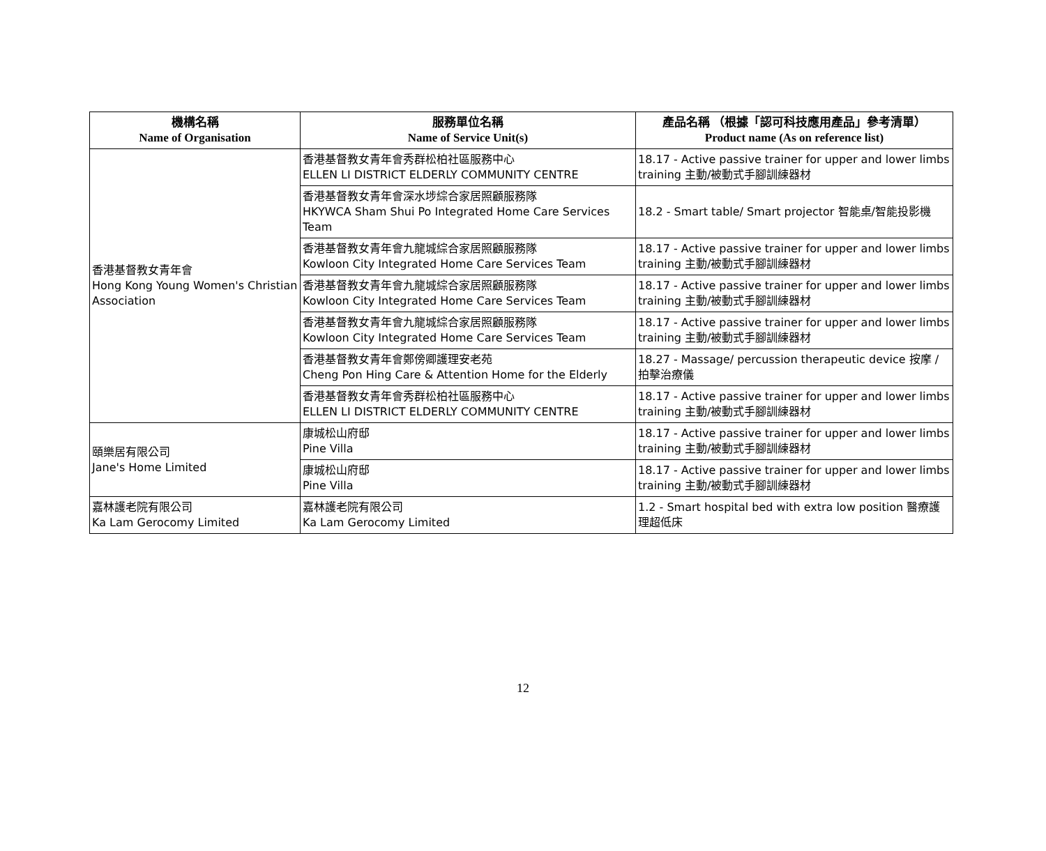| 機構名稱 Name of Organisation | 服務單位名稱 Name of Service Unit(s) | 產品名稱 （根據「認可科技應用產品」參考清單） Product name (As on reference list) |
| --- | --- | --- |
| 香港基督教女青年會 Hong Kong Young Women's Christian Association | 香港基督教女青年會秀群松柏社區服務中心 ELLEN LI DISTRICT ELDERLY COMMUNITY CENTRE | 18.17 - Active passive trainer for upper and lower limbs training 主動/被動式手腳訓練器材 |
| | 香港基督教女青年會深水埗綜合家居照顧服務隊 HKYWCA Sham Shui Po Integrated Home Care Services Team | 18.2 - Smart table/ Smart projector 智能桌/智能投影機 |
| | 香港基督教女青年會九龍城綜合家居照顧服務隊 Kowloon City Integrated Home Care Services Team | 18.17 - Active passive trainer for upper and lower limbs training 主動/被動式手腳訓練器材 |
| | 香港基督教女青年會九龍城綜合家居照顧服務隊 Kowloon City Integrated Home Care Services Team | 18.17 - Active passive trainer for upper and lower limbs training 主動/被動式手腳訓練器材 |
| | 香港基督教女青年會九龍城綜合家居照顧服務隊 Kowloon City Integrated Home Care Services Team | 18.17 - Active passive trainer for upper and lower limbs training 主動/被動式手腳訓練器材 |
| | 香港基督教女青年會鄭傍卿護理安老苑 Cheng Pon Hing Care & Attention Home for the Elderly | 18.27 - Massage/ percussion therapeutic device 按摩 / 拍擊治療儀 |
| | 香港基督教女青年會秀群松柏社區服務中心 ELLEN LI DISTRICT ELDERLY COMMUNITY CENTRE | 18.17 - Active passive trainer for upper and lower limbs training 主動/被動式手腳訓練器材 |
| 頤樂居有限公司 Jane's Home Limited | 康城松山府邸 Pine Villa | 18.17 - Active passive trainer for upper and lower limbs training 主動/被動式手腳訓練器材 |
| | 康城松山府邸 Pine Villa | 18.17 - Active passive trainer for upper and lower limbs training 主動/被動式手腳訓練器材 |
| 嘉林護老院有限公司 Ka Lam Gerocomy Limited | 嘉林護老院有限公司 Ka Lam Gerocomy Limited | 1.2 - Smart hospital bed with extra low position 醫療護理超低床 |
12